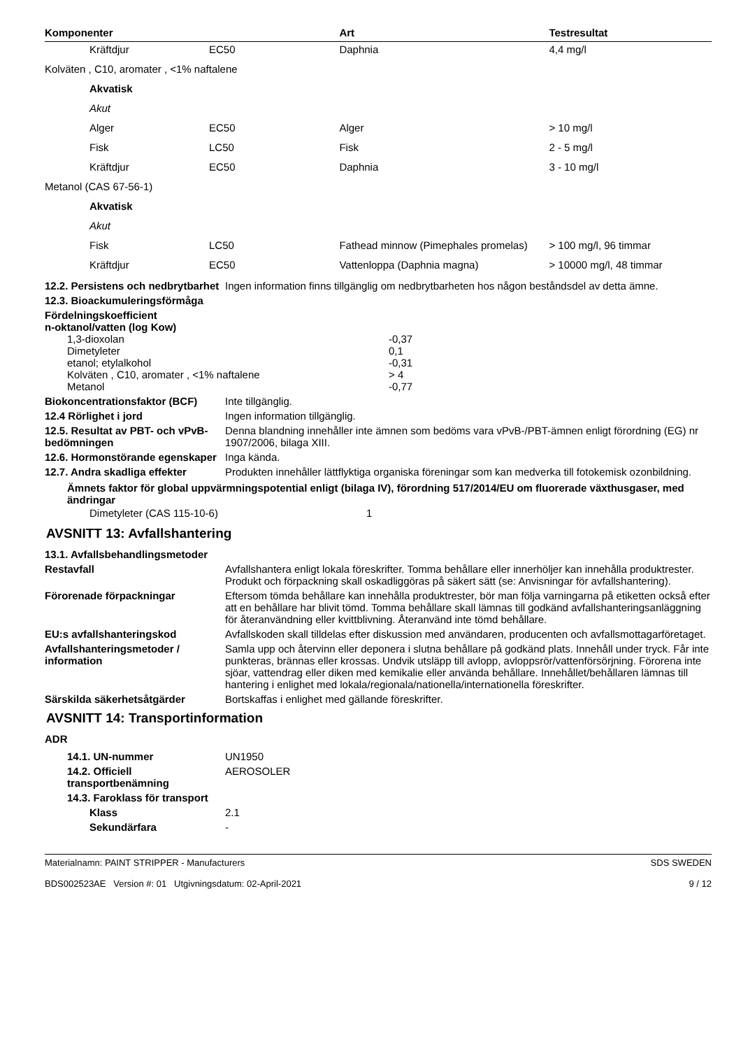| Komponenter | | Art | Testresultat |
| --- | --- | --- | --- |
| Kräftdjur | EC50 | Daphnia | 4,4 mg/l |
| Kolväten , C10, aromater , <1% naftalene | | | |
| Akvatisk | | | |
| Akut | | | |
| Alger | EC50 | Alger | > 10 mg/l |
| Fisk | LC50 | Fisk | 2 - 5 mg/l |
| Kräftdjur | EC50 | Daphnia | 3 - 10 mg/l |
| Metanol (CAS 67-56-1) | | | |
| Akvatisk | | | |
| Akut | | | |
| Fisk | LC50 | Fathead minnow (Pimephales promelas) | > 100 mg/l, 96 timmar |
| Kräftdjur | EC50 | Vattenloppa (Daphnia magna) | > 10000 mg/l, 48 timmar |
12.2. Persistens och nedbrytbarhet
Ingen information finns tillgänglig om nedbrytbarheten hos någon beståndsdel av detta ämne.
12.3. Bioackumuleringsförmåga
Fördelningskoefficient
n-oktanol/vatten (log Kow)
| 1,3-dioxolan | -0,37 |
| Dimetyleter | 0,1 |
| etanol; etylalkohol | -0,31 |
| Kolväten , C10, aromater , <1% naftalene | > 4 |
| Metanol | -0,77 |
Biokoncentrationsfaktor (BCF)
Inte tillgänglig.
12.4 Rörlighet i jord Ingen information tillgänglig.
12.5. Resultat av PBT- och vPvB-bedömningen
Denna blandning innehåller inte ämnen som bedöms vara vPvB-/PBT-ämnen enligt förordning (EG) nr 1907/2006, bilaga XIII.
12.6. Hormonstörande egenskaper
Inga kända.
12.7. Andra skadliga effekter
Produkten innehåller lättflyktiga organiska föreningar som kan medverka till fotokemisk ozonbildning.
Ämnets faktor för global uppvärmningspotential enligt (bilaga IV), förordning 517/2014/EU om fluorerade växthusgaser, med ändringar
| Dimetyleter (CAS 115-10-6) | 1 |
AVSNITT 13: Avfallshantering
13.1. Avfallsbehandlingsmetoder
Restavfall Avfallshantera enligt lokala föreskrifter. Tomma behållare eller innerhöljer kan innehålla produktrester. Produkt och förpackning skall oskadliggöras på säkert sätt (se: Anvisningar för avfallshantering).
Förorenade förpackningar Eftersom tömda behållare kan innehålla produktrester, bör man följa varningarna på etiketten också efter att en behållare har blivit tömd. Tomma behållare skall lämnas till godkänd avfallshanteringsanläggning för återanvändning eller kvittblivning. Återanvänd inte tömd behållare.
EU:s avfallshanteringskod Avfallskoden skall tilldelas efter diskussion med användaren, producenten och avfallsmottagarföretaget.
Avfallshanteringsmetoder / information
Samla upp och återvinn eller deponera i slutna behållare på godkänd plats. Innehåll under tryck. Får inte punkteras, brännas eller krossas. Undvik utsläpp till avlopp, avloppsrör/vattenförsörjning. Förorena inte sjöar, vattendrag eller diken med kemikalie eller använda behållare. Innehållet/behållaren lämnas till hantering i enlighet med lokala/regionala/nationella/internationella föreskrifter.
Särskilda säkerhetsåtgärder Bortskaffas i enlighet med gällande föreskrifter.
AVSNITT 14: Transportinformation
ADR
| 14.1. UN-nummer | UN1950 |
| 14.2. Officiell transportbenämning | AEROSOLER |
| 14.3. Faroklass för transport | |
| Klass | 2.1 |
| Sekundärfara | - |
Materialnamn: PAINT STRIPPER - Manufacturers
BDS002523AE Version #: 01 Utgivningsdatum: 02-April-2021
SDS SWEDEN
9 / 12